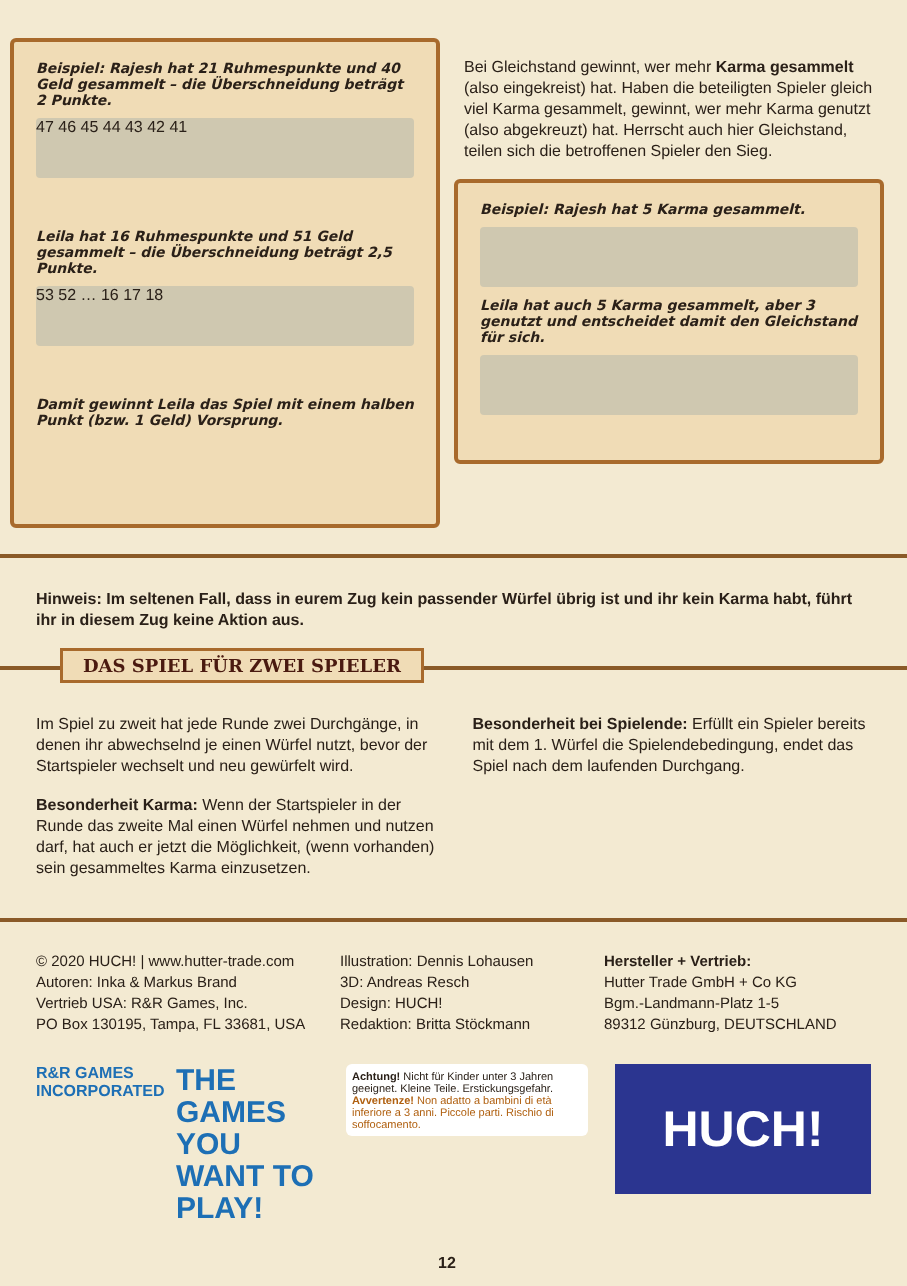Beispiel: Rajesh hat 21 Ruhmespunkte und 40 Geld gesammelt – die Überschneidung beträgt 2 Punkte.
47 46 45 44 43 42 41
Leila hat 16 Ruhmespunkte und 51 Geld gesammelt – die Überschneidung beträgt 2,5 Punkte.
53 52 … 16 17 18
Damit gewinnt Leila das Spiel mit einem halben Punkt (bzw. 1 Geld) Vorsprung.
Bei Gleichstand gewinnt, wer mehr Karma gesammelt (also eingekreist) hat. Haben die beteiligten Spieler gleich viel Karma gesammelt, gewinnt, wer mehr Karma genutzt (also abgekreuzt) hat. Herrscht auch hier Gleichstand, teilen sich die betroffenen Spieler den Sieg.
Beispiel: Rajesh hat 5 Karma gesammelt.
Leila hat auch 5 Karma gesammelt, aber 3 genutzt und entscheidet damit den Gleichstand für sich.
Hinweis: Im seltenen Fall, dass in eurem Zug kein passender Würfel übrig ist und ihr kein Karma habt, führt ihr in diesem Zug keine Aktion aus.
DAS SPIEL FÜR ZWEI SPIELER
Im Spiel zu zweit hat jede Runde zwei Durchgänge, in denen ihr abwechselnd je einen Würfel nutzt, bevor der Startspieler wechselt und neu gewürfelt wird.
Besonderheit Karma: Wenn der Startspieler in der Runde das zweite Mal einen Würfel nehmen und nutzen darf, hat auch er jetzt die Möglichkeit, (wenn vorhanden) sein gesammeltes Karma einzusetzen.
Besonderheit bei Spielende: Erfüllt ein Spieler bereits mit dem 1. Würfel die Spielendebedingung, endet das Spiel nach dem laufenden Durchgang.
© 2020 HUCH! | www.hutter-trade.com
Autoren: Inka & Markus Brand
Vertrieb USA: R&R Games, Inc.
PO Box 130195, Tampa, FL 33681, USA
Illustration: Dennis Lohausen
3D: Andreas Resch
Design: HUCH!
Redaktion: Britta Stöckmann
Hersteller + Vertrieb:
Hutter Trade GmbH + Co KG
Bgm.-Landmann-Platz 1-5
89312 Günzburg, DEUTSCHLAND
R&R GAMES INCORPORATED
THE GAMES YOU WANT TO PLAY!
Achtung! Nicht für Kinder unter 3 Jahren geeignet. Kleine Teile. Erstickungsgefahr. Avvertenze! Non adatto a bambini di età inferiore a 3 anni. Piccole parti. Rischio di soffocamento.
HUCH!
12